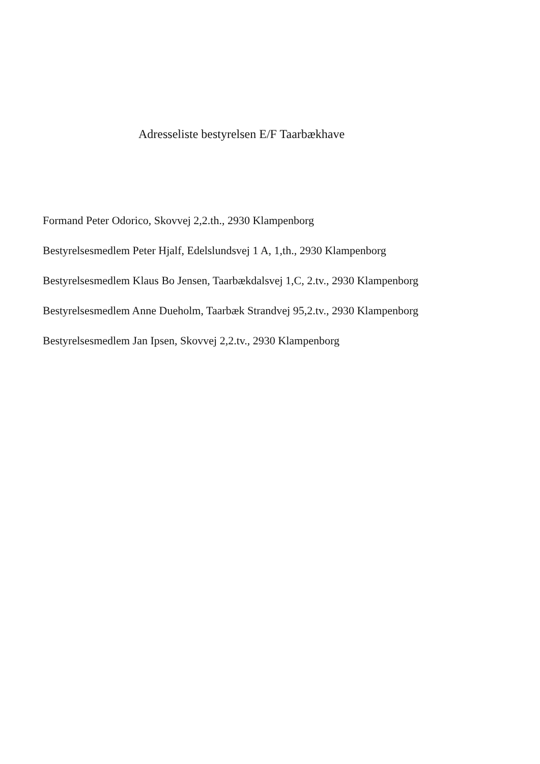Adresseliste bestyrelsen E/F Taarbækhave
Formand Peter Odorico, Skovvej 2,2.th., 2930 Klampenborg
Bestyrelsesmedlem Peter Hjalf, Edelslundsvej 1 A, 1,th., 2930 Klampenborg
Bestyrelsesmedlem Klaus Bo Jensen, Taarbækdalsvej 1,C, 2.tv., 2930 Klampenborg
Bestyrelsesmedlem Anne Dueholm, Taarbæk Strandvej 95,2.tv., 2930 Klampenborg
Bestyrelsesmedlem Jan Ipsen, Skovvej 2,2.tv., 2930 Klampenborg